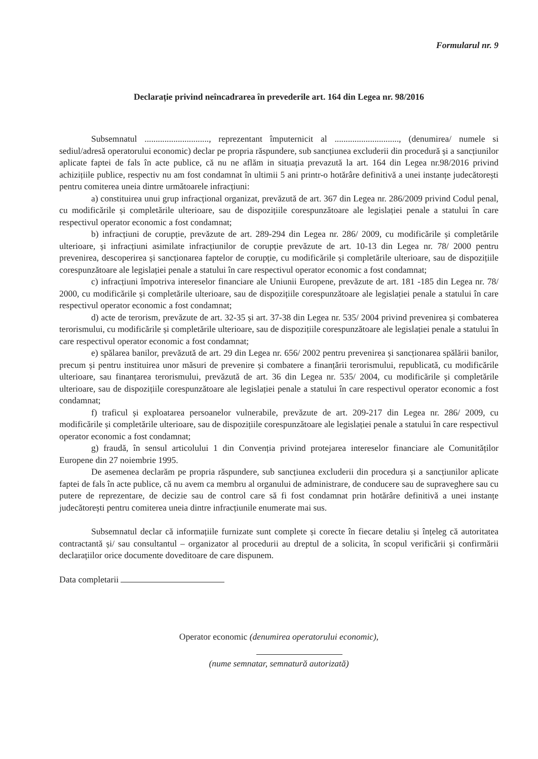Formularul nr. 9
Declarație privind neîncadrarea în prevederile art. 164 din Legea nr. 98/2016
Subsemnatul ............................., reprezentant împuternicit al ............................., (denumirea/ numele si sediul/adresă operatorului economic) declar pe propria răspundere, sub sancțiunea excluderii din procedură și a sancțiunilor aplicate faptei de fals în acte publice, că nu ne aflăm in situația prevazută la art. 164 din Legea nr.98/2016 privind achizițiile publice, respectiv nu am fost condamnat în ultimii 5 ani printr-o hotărâre definitivă a unei instanțe judecătorești pentru comiterea uneia dintre următoarele infracțiuni:
a) constituirea unui grup infracțional organizat, prevăzută de art. 367 din Legea nr. 286/2009 privind Codul penal, cu modificările și completările ulterioare, sau de dispozițiile corespunzătoare ale legislației penale a statului în care respectivul operator economic a fost condamnat;
b) infracțiuni de corupție, prevăzute de art. 289-294 din Legea nr. 286/ 2009, cu modificările și completările ulterioare, și infracțiuni asimilate infracțiunilor de corupție prevăzute de art. 10-13 din Legea nr. 78/ 2000 pentru prevenirea, descoperirea și sancționarea faptelor de corupție, cu modificările și completările ulterioare, sau de dispozițiile corespunzătoare ale legislației penale a statului în care respectivul operator economic a fost condamnat;
c) infracțiuni împotriva intereselor financiare ale Uniunii Europene, prevăzute de art. 181 -185 din Legea nr. 78/ 2000, cu modificările și completările ulterioare, sau de dispozițiile corespunzătoare ale legislației penale a statului în care respectivul operator economic a fost condamnat;
d) acte de terorism, prevăzute de art. 32-35 și art. 37-38 din Legea nr. 535/ 2004 privind prevenirea și combaterea terorismului, cu modificările și completările ulterioare, sau de dispozițiile corespunzătoare ale legislației penale a statului în care respectivul operator economic a fost condamnat;
e) spălarea banilor, prevăzută de art. 29 din Legea nr. 656/ 2002 pentru prevenirea și sancționarea spălării banilor, precum și pentru instituirea unor măsuri de prevenire și combatere a finanțării terorismului, republicată, cu modificările ulterioare, sau finanțarea terorismului, prevăzută de art. 36 din Legea nr. 535/ 2004, cu modificările și completările ulterioare, sau de dispozițiile corespunzătoare ale legislației penale a statului în care respectivul operator economic a fost condamnat;
f) traficul și exploatarea persoanelor vulnerabile, prevăzute de art. 209-217 din Legea nr. 286/ 2009, cu modificările și completările ulterioare, sau de dispozițiile corespunzătoare ale legislației penale a statului în care respectivul operator economic a fost condamnat;
g) fraudă, în sensul articolului 1 din Convenția privind protejarea intereselor financiare ale Comunităților Europene din 27 noiembrie 1995.
De asemenea declarăm pe propria răspundere, sub sancțiunea excluderii din procedura și a sancțiunilor aplicate faptei de fals în acte publice, că nu avem ca membru al organului de administrare, de conducere sau de supraveghere sau cu putere de reprezentare, de decizie sau de control care să fi fost condamnat prin hotărâre definitivă a unei instanțe judecătorești pentru comiterea uneia dintre infracțiunile enumerate mai sus.
Subsemnatul declar că informațiile furnizate sunt complete și corecte în fiecare detaliu și înțeleg că autoritatea contractantă și/ sau consultantul – organizator al procedurii au dreptul de a solicita, în scopul verificării și confirmării declarațiilor orice documente doveditoare de care dispunem.
Data completarii
Operator economic (denumirea operatorului economic),
(nume semnatar, semnatură autorizată)